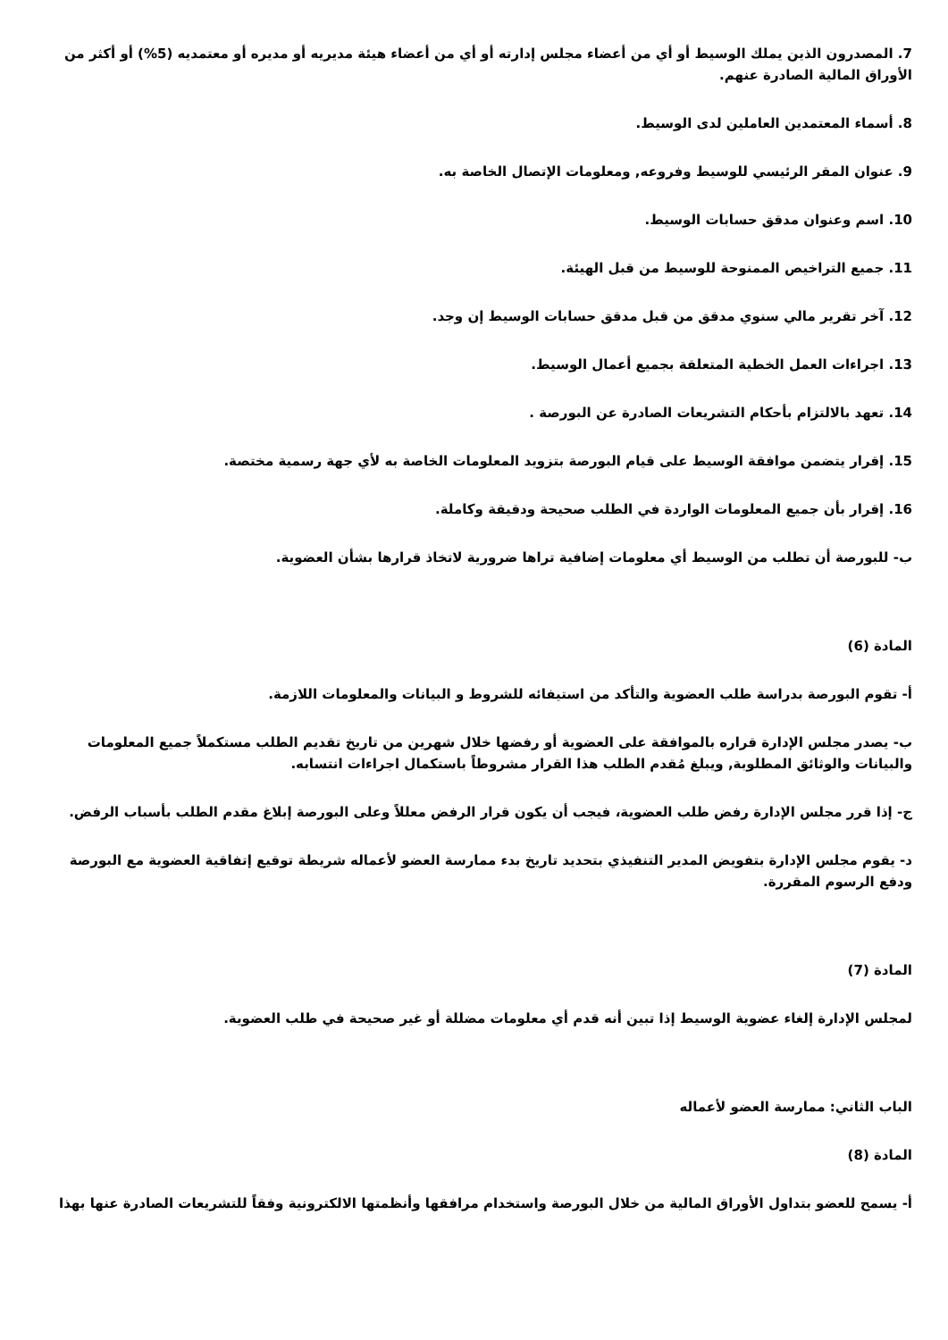7. المصدرون الذين يملك الوسيط أو أي من أعضاء مجلس إدارته أو أي من أعضاء هيئة مديريه أو مديره أو معتمديه (5%) أو أكثر من الأوراق المالية الصادرة عنهم.
8. أسماء المعتمدين العاملين لدى الوسيط.
9. عنوان المقر الرئيسي للوسيط وفروعه, ومعلومات الإتصال الخاصة به.
10. اسم وعنوان مدقق حسابات الوسيط.
11. جميع التراخيص الممنوحة للوسيط من قبل الهيئة.
12. آخر تقرير مالي سنوي مدقق من قبل مدقق حسابات الوسيط إن وجد.
13. اجراءات العمل الخطية المتعلقة بجميع أعمال الوسيط.
14. تعهد بالالتزام بأحكام التشريعات الصادرة عن البورصة .
15. إقرار يتضمن موافقة الوسيط على قيام البورصة بتزويد المعلومات الخاصة به لأي جهة رسمية مختصة.
16. إقرار بأن جميع المعلومات الواردة في الطلب صحيحة ودقيقة وكاملة.
ب- للبورصة أن تطلب من الوسيط أي معلومات إضافية تراها ضرورية لاتخاذ قرارها بشأن العضوية.
المادة (6)
أ- تقوم البورصة بدراسة طلب العضوية والتأكد من استيفائه للشروط و البيانات والمعلومات اللازمة.
ب- يصدر مجلس الإدارة قراره بالموافقة على العضوية أو رفضها خلال شهرين من تاريخ تقديم الطلب مستكملاً جميع المعلومات والبيانات والوثائق المطلوبة, ويبلغ مُقدم الطلب هذا القرار مشروطاً باستكمال اجراءات انتسابه.
ج- إذا قرر مجلس الإدارة رفض طلب العضوية، فيجب أن يكون قرار الرفض معللاً وعلى البورصة إبلاغ مقدم الطلب بأسباب الرفض.
د- يقوم مجلس الإدارة بتفويض المدير التنفيذي بتحديد تاريخ بدء ممارسة العضو لأعماله شريطة توقيع إتفاقية العضوية مع البورصة ودفع الرسوم المقررة.
المادة (7)
لمجلس الإدارة إلغاء عضوية الوسيط إذا تبين أنه قدم أي معلومات مضللة أو غير صحيحة في طلب العضوية.
الباب الثاني: ممارسة العضو لأعماله
المادة (8)
أ- يسمح للعضو بتداول الأوراق المالية من خلال البورصة واستخدام مرافقها وأنظمتها الالكترونية وفقاً للتشريعات الصادرة عنها بهذا